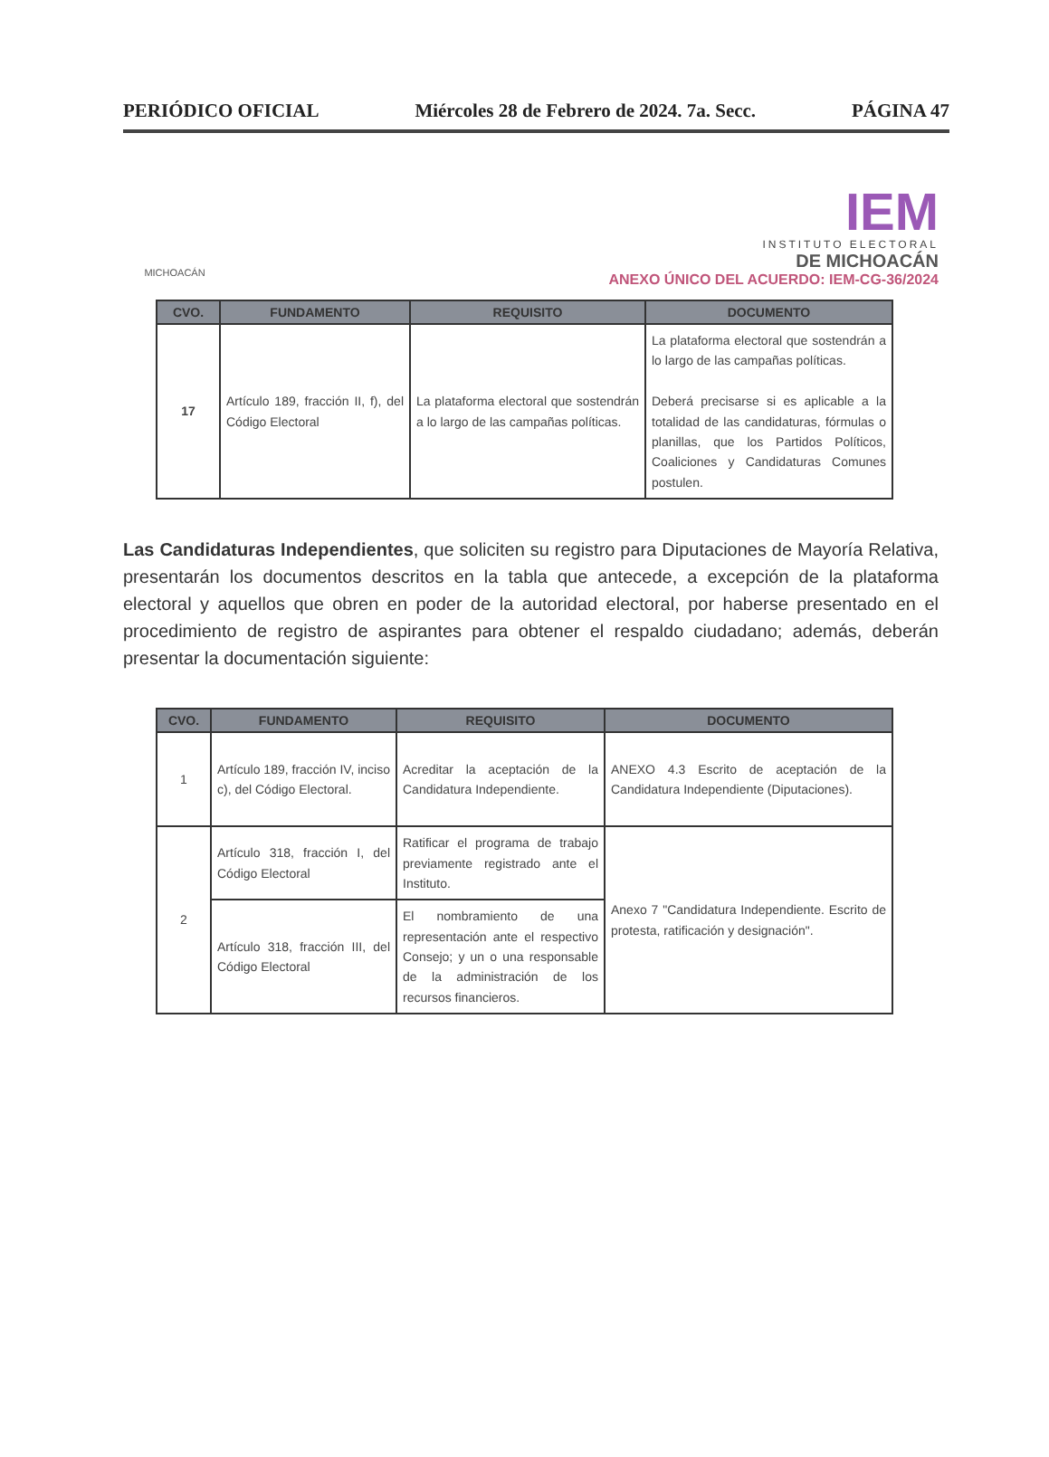PERIÓDICO OFICIAL Miércoles 28 de Febrero de 2024. 7a. Secc. PÁGINA 47
MICHOACÁN
IEM
INSTITUTO ELECTORAL
DE MICHOACÁN
ANEXO ÚNICO DEL ACUERDO: IEM-CG-36/2024
| CVO. | FUNDAMENTO | REQUISITO | DOCUMENTO |
| --- | --- | --- | --- |
| 17 | Artículo 189, fracción II, f), del Código Electoral | La plataforma electoral que sostendrán a lo largo de las campañas políticas. | La plataforma electoral que sostendrán a lo largo de las campañas políticas. Deberá precisarse si es aplicable a la totalidad de las candidaturas, fórmulas o planillas, que los Partidos Políticos, Coaliciones y Candidaturas Comunes postulen. |
Las Candidaturas Independientes, que soliciten su registro para Diputaciones de Mayoría Relativa, presentarán los documentos descritos en la tabla que antecede, a excepción de la plataforma electoral y aquellos que obren en poder de la autoridad electoral, por haberse presentado en el procedimiento de registro de aspirantes para obtener el respaldo ciudadano; además, deberán presentar la documentación siguiente:
| CVO. | FUNDAMENTO | REQUISITO | DOCUMENTO |
| --- | --- | --- | --- |
| 1 | Artículo 189, fracción IV, inciso c), del Código Electoral. | Acreditar la aceptación de la Candidatura Independiente. | ANEXO 4.3 Escrito de aceptación de la Candidatura Independiente (Diputaciones). |
| 2 | Artículo 318, fracción I, del Código Electoral | Ratificar el programa de trabajo previamente registrado ante el Instituto. | Anexo 7 "Candidatura Independiente. Escrito de protesta, ratificación y designación". |
| | Artículo 318, fracción III, del Código Electoral | El nombramiento de una representación ante el respectivo Consejo; y un o una responsable de la administración de los recursos financieros. | |